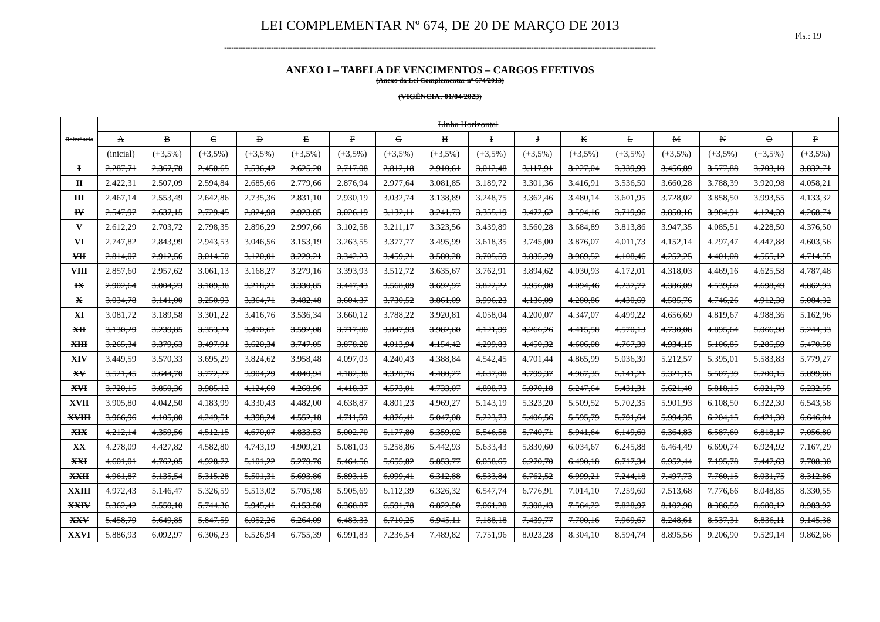LEI COMPLEMENTAR Nº 674, DE 20 DE MARÇO DE 2013
Fls.: 19
----------------------------------------------------------------------------------------------------------------------------------------------------------------------------------------
ANEXO I – TABELA DE VENCIMENTOS – CARGOS EFETIVOS
(Anexo da Lei Complementar nº 674/2013)
(VIGÊNCIA: 01/04/2023)
| Referência | Linha Horizontal | | | | | | | | | | | | | | | |
| --- | --- | --- | --- | --- | --- | --- | --- | --- | --- | --- | --- | --- | --- | --- | --- | --- |
| | A | B | C | D | E | F | G | H | I | J | K | L | M | N | O | P |
| | (inicial) | (+3,5%) | (+3,5%) | (+3,5%) | (+3,5%) | (+3,5%) | (+3,5%) | (+3,5%) | (+3,5%) | (+3,5%) | (+3,5%) | (+3,5%) | (+3,5%) | (+3,5%) | (+3,5%) | (+3,5%) |
| I | 2.287,71 | 2.367,78 | 2.450,65 | 2.536,42 | 2.625,20 | 2.717,08 | 2.812,18 | 2.910,61 | 3.012,48 | 3.117,91 | 3.227,04 | 3.339,99 | 3.456,89 | 3.577,88 | 3.703,10 | 3.832,71 |
| II | 2.422,31 | 2.507,09 | 2.594,84 | 2.685,66 | 2.779,66 | 2.876,94 | 2.977,64 | 3.081,85 | 3.189,72 | 3.301,36 | 3.416,91 | 3.536,50 | 3.660,28 | 3.788,39 | 3.920,98 | 4.058,21 |
| III | 2.467,14 | 2.553,49 | 2.642,86 | 2.735,36 | 2.831,10 | 2.930,19 | 3.032,74 | 3.138,89 | 3.248,75 | 3.362,46 | 3.480,14 | 3.601,95 | 3.728,02 | 3.858,50 | 3.993,55 | 4.133,32 |
| IV | 2.547,97 | 2.637,15 | 2.729,45 | 2.824,98 | 2.923,85 | 3.026,19 | 3.132,11 | 3.241,73 | 3.355,19 | 3.472,62 | 3.594,16 | 3.719,96 | 3.850,16 | 3.984,91 | 4.124,39 | 4.268,74 |
| V | 2.612,29 | 2.703,72 | 2.798,35 | 2.896,29 | 2.997,66 | 3.102,58 | 3.211,17 | 3.323,56 | 3.439,89 | 3.560,28 | 3.684,89 | 3.813,86 | 3.947,35 | 4.085,51 | 4.228,50 | 4.376,50 |
| VI | 2.747,82 | 2.843,99 | 2.943,53 | 3.046,56 | 3.153,19 | 3.263,55 | 3.377,77 | 3.495,99 | 3.618,35 | 3.745,00 | 3.876,07 | 4.011,73 | 4.152,14 | 4.297,47 | 4.447,88 | 4.603,56 |
| VII | 2.814,07 | 2.912,56 | 3.014,50 | 3.120,01 | 3.229,21 | 3.342,23 | 3.459,21 | 3.580,28 | 3.705,59 | 3.835,29 | 3.969,52 | 4.108,46 | 4.252,25 | 4.401,08 | 4.555,12 | 4.714,55 |
| VIII | 2.857,60 | 2.957,62 | 3.061,13 | 3.168,27 | 3.279,16 | 3.393,93 | 3.512,72 | 3.635,67 | 3.762,91 | 3.894,62 | 4.030,93 | 4.172,01 | 4.318,03 | 4.469,16 | 4.625,58 | 4.787,48 |
| IX | 2.902,64 | 3.004,23 | 3.109,38 | 3.218,21 | 3.330,85 | 3.447,43 | 3.568,09 | 3.692,97 | 3.822,22 | 3.956,00 | 4.094,46 | 4.237,77 | 4.386,09 | 4.539,60 | 4.698,49 | 4.862,93 |
| X | 3.034,78 | 3.141,00 | 3.250,93 | 3.364,71 | 3.482,48 | 3.604,37 | 3.730,52 | 3.861,09 | 3.996,23 | 4.136,09 | 4.280,86 | 4.430,69 | 4.585,76 | 4.746,26 | 4.912,38 | 5.084,32 |
| XI | 3.081,72 | 3.189,58 | 3.301,22 | 3.416,76 | 3.536,34 | 3.660,12 | 3.788,22 | 3.920,81 | 4.058,04 | 4.200,07 | 4.347,07 | 4.499,22 | 4.656,69 | 4.819,67 | 4.988,36 | 5.162,96 |
| XII | 3.130,29 | 3.239,85 | 3.353,24 | 3.470,61 | 3.592,08 | 3.717,80 | 3.847,93 | 3.982,60 | 4.121,99 | 4.266,26 | 4.415,58 | 4.570,13 | 4.730,08 | 4.895,64 | 5.066,98 | 5.244,33 |
| XIII | 3.265,34 | 3.379,63 | 3.497,91 | 3.620,34 | 3.747,05 | 3.878,20 | 4.013,94 | 4.154,42 | 4.299,83 | 4.450,32 | 4.606,08 | 4.767,30 | 4.934,15 | 5.106,85 | 5.285,59 | 5.470,58 |
| XIV | 3.449,59 | 3.570,33 | 3.695,29 | 3.824,62 | 3.958,48 | 4.097,03 | 4.240,43 | 4.388,84 | 4.542,45 | 4.701,44 | 4.865,99 | 5.036,30 | 5.212,57 | 5.395,01 | 5.583,83 | 5.779,27 |
| XV | 3.521,45 | 3.644,70 | 3.772,27 | 3.904,29 | 4.040,94 | 4.182,38 | 4.328,76 | 4.480,27 | 4.637,08 | 4.799,37 | 4.967,35 | 5.141,21 | 5.321,15 | 5.507,39 | 5.700,15 | 5.899,66 |
| XVI | 3.720,15 | 3.850,36 | 3.985,12 | 4.124,60 | 4.268,96 | 4.418,37 | 4.573,01 | 4.733,07 | 4.898,73 | 5.070,18 | 5.247,64 | 5.431,31 | 5.621,40 | 5.818,15 | 6.021,79 | 6.232,55 |
| XVII | 3.905,80 | 4.042,50 | 4.183,99 | 4.330,43 | 4.482,00 | 4.638,87 | 4.801,23 | 4.969,27 | 5.143,19 | 5.323,20 | 5.509,52 | 5.702,35 | 5.901,93 | 6.108,50 | 6.322,30 | 6.543,58 |
| XVIII | 3.966,96 | 4.105,80 | 4.249,51 | 4.398,24 | 4.552,18 | 4.711,50 | 4.876,41 | 5.047,08 | 5.223,73 | 5.406,56 | 5.595,79 | 5.791,64 | 5.994,35 | 6.204,15 | 6.421,30 | 6.646,04 |
| XIX | 4.212,14 | 4.359,56 | 4.512,15 | 4.670,07 | 4.833,53 | 5.002,70 | 5.177,80 | 5.359,02 | 5.546,58 | 5.740,71 | 5.941,64 | 6.149,60 | 6.364,83 | 6.587,60 | 6.818,17 | 7.056,80 |
| XX | 4.278,09 | 4.427,82 | 4.582,80 | 4.743,19 | 4.909,21 | 5.081,03 | 5.258,86 | 5.442,93 | 5.633,43 | 5.830,60 | 6.034,67 | 6.245,88 | 6.464,49 | 6.690,74 | 6.924,92 | 7.167,29 |
| XXI | 4.601,01 | 4.762,05 | 4.928,72 | 5.101,22 | 5.279,76 | 5.464,56 | 5.655,82 | 5.853,77 | 6.058,65 | 6.270,70 | 6.490,18 | 6.717,34 | 6.952,44 | 7.195,78 | 7.447,63 | 7.708,30 |
| XXII | 4.961,87 | 5.135,54 | 5.315,28 | 5.501,31 | 5.693,86 | 5.893,15 | 6.099,41 | 6.312,88 | 6.533,84 | 6.762,52 | 6.999,21 | 7.244,18 | 7.497,73 | 7.760,15 | 8.031,75 | 8.312,86 |
| XXIII | 4.972,43 | 5.146,47 | 5.326,59 | 5.513,02 | 5.705,98 | 5.905,69 | 6.112,39 | 6.326,32 | 6.547,74 | 6.776,91 | 7.014,10 | 7.259,60 | 7.513,68 | 7.776,66 | 8.048,85 | 8.330,55 |
| XXIV | 5.362,42 | 5.550,10 | 5.744,36 | 5.945,41 | 6.153,50 | 6.368,87 | 6.591,78 | 6.822,50 | 7.061,28 | 7.308,43 | 7.564,22 | 7.828,97 | 8.102,98 | 8.386,59 | 8.680,12 | 8.983,92 |
| XXV | 5.458,79 | 5.649,85 | 5.847,59 | 6.052,26 | 6.264,09 | 6.483,33 | 6.710,25 | 6.945,11 | 7.188,18 | 7.439,77 | 7.700,16 | 7.969,67 | 8.248,61 | 8.537,31 | 8.836,11 | 9.145,38 |
| XXVI | 5.886,93 | 6.092,97 | 6.306,23 | 6.526,94 | 6.755,39 | 6.991,83 | 7.236,54 | 7.489,82 | 7.751,96 | 8.023,28 | 8.304,10 | 8.594,74 | 8.895,56 | 9.206,90 | 9.529,14 | 9.862,66 |